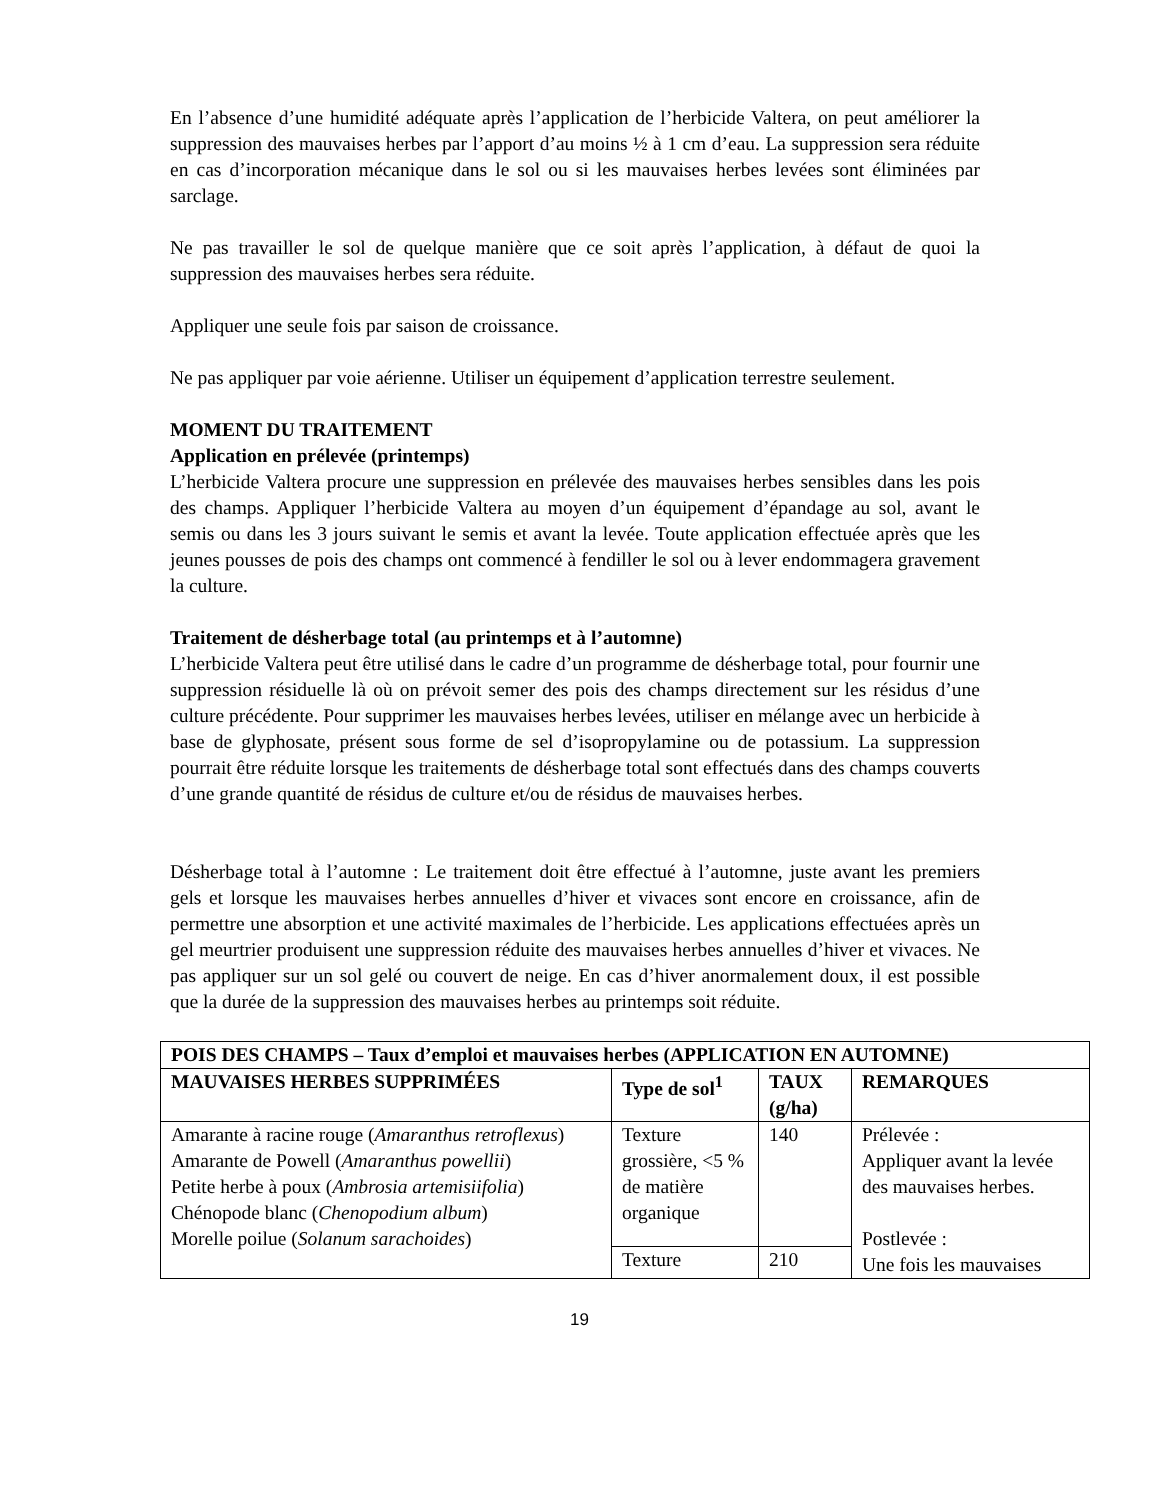En l’absence d’une humidité adéquate après l’application de l’herbicide Valtera, on peut améliorer la suppression des mauvaises herbes par l’apport d’au moins ½ à 1 cm d’eau. La suppression sera réduite en cas d’incorporation mécanique dans le sol ou si les mauvaises herbes levées sont éliminées par sarclage.
Ne pas travailler le sol de quelque manière que ce soit après l’application, à défaut de quoi la suppression des mauvaises herbes sera réduite.
Appliquer une seule fois par saison de croissance.
Ne pas appliquer par voie aérienne. Utiliser un équipement d’application terrestre seulement.
MOMENT DU TRAITEMENT
Application en prélevée (printemps)
L’herbicide Valtera procure une suppression en prélevée des mauvaises herbes sensibles dans les pois des champs. Appliquer l’herbicide Valtera au moyen d’un équipement d’épandage au sol, avant le semis ou dans les 3 jours suivant le semis et avant la levée. Toute application effectuée après que les jeunes pousses de pois des champs ont commencé à fendiller le sol ou à lever endommagera gravement la culture.
Traitement de désherbage total (au printemps et à l’automne)
L’herbicide Valtera peut être utilisé dans le cadre d’un programme de désherbage total, pour fournir une suppression résiduelle là où on prévoit semer des pois des champs directement sur les résidus d’une culture précédente. Pour supprimer les mauvaises herbes levées, utiliser en mélange avec un herbicide à base de glyphosate, présent sous forme de sel d’isopropylamine ou de potassium. La suppression pourrait être réduite lorsque les traitements de désherbage total sont effectués dans des champs couverts d’une grande quantité de résidus de culture et/ou de résidus de mauvaises herbes.
Désherbage total à l’automne : Le traitement doit être effectué à l’automne, juste avant les premiers gels et lorsque les mauvaises herbes annuelles d’hiver et vivaces sont encore en croissance, afin de permettre une absorption et une activité maximales de l’herbicide. Les applications effectuées après un gel meurtrier produisent une suppression réduite des mauvaises herbes annuelles d’hiver et vivaces. Ne pas appliquer sur un sol gelé ou couvert de neige. En cas d’hiver anormalement doux, il est possible que la durée de la suppression des mauvaises herbes au printemps soit réduite.
| POIS DES CHAMPS – Taux d’emploi et mauvaises herbes (APPLICATION EN AUTOMNE) | | | |
| --- | --- | --- | --- |
| MAUVAISES HERBES SUPPRIMÉES | Type de sol<sup>1</sup> | TAUX (g/ha) | REMARQUES |
| Amarante à racine rouge ( Amaranthus retroflexus ) Amarante de Powell ( Amaranthus powellii ) Petite herbe à poux ( Ambrosia artemisiifolia ) Chénopode blanc ( Chenopodium album ) Morelle poilue ( Solanum sarachoides ) | Texture grossière, <5 % de matière organique | 140 | Prélevée : Appliquer avant la levée des mauvaises herbes. Postlevée : Une fois les mauvaises |
| | Texture | 210 | |
19